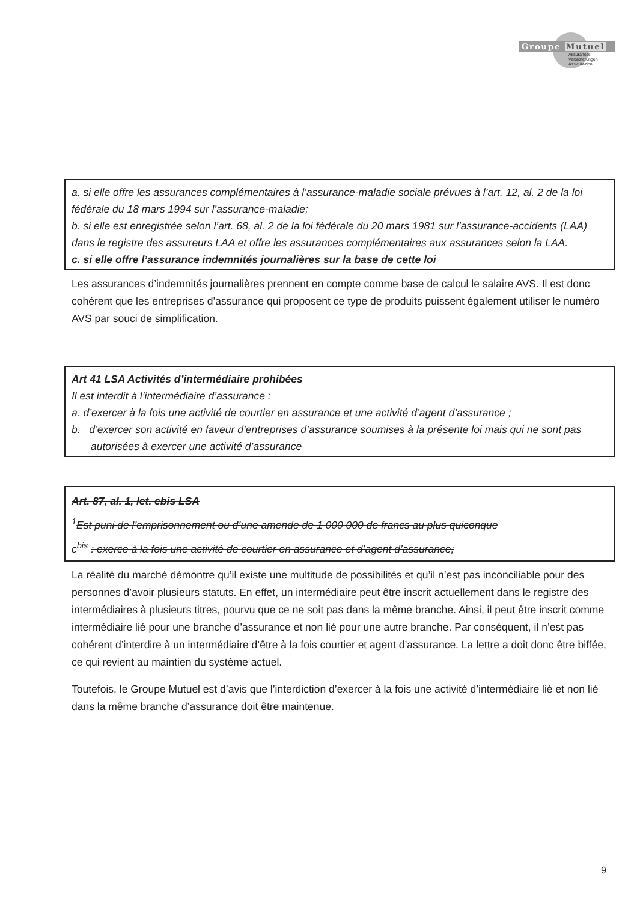Groupe Mutuel
Assurances
Versicherungen
Assicurazioni
a. si elle offre les assurances complémentaires à l’assurance-maladie sociale prévues à l’art. 12, al. 2 de la loi fédérale du 18 mars 1994 sur l’assurance-maladie;
b. si elle est enregistrée selon l’art. 68, al. 2 de la loi fédérale du 20 mars 1981 sur l’assurance-accidents (LAA) dans le registre des assureurs LAA et offre les assurances complémentaires aux assurances selon la LAA.
c. si elle offre l’assurance indemnités journalières sur la base de cette loi
Les assurances d’indemnités journalières prennent en compte comme base de calcul le salaire AVS. Il est donc cohérent que les entreprises d’assurance qui proposent ce type de produits puissent également utiliser le numéro AVS par souci de simplification.
Art 41 LSA Activités d’intermédiaire prohibées
Il est interdit à l’intermédiaire d’assurance :
a. d’exercer à la fois une activité de courtier en assurance et une activité d’agent d’assurance ;
b. d’exercer son activité en faveur d’entreprises d’assurance soumises à la présente loi mais qui ne sont pas autorisées à exercer une activité d’assurance
Art. 87, al. 1, let. cbis LSA
<sup>1</sup> Est puni de l’emprisonnement ou d’une amende de 1 000 000 de francs au plus quiconque
c<sup>bis</sup> : exerce à la fois une activité de courtier en assurance et d’agent d’assurance;
La réalité du marché démontre qu’il existe une multitude de possibilités et qu’il n’est pas inconciliable pour des personnes d’avoir plusieurs statuts. En effet, un intermédiaire peut être inscrit actuellement dans le registre des intermédiaires à plusieurs titres, pourvu que ce ne soit pas dans la même branche. Ainsi, il peut être inscrit comme intermédiaire lié pour une branche d’assurance et non lié pour une autre branche. Par conséquent, il n’est pas cohérent d’interdire à un intermédiaire d’être à la fois courtier et agent d’assurance. La lettre a doit donc être biffée, ce qui revient au maintien du système actuel.
Toutefois, le Groupe Mutuel est d’avis que l’interdiction d’exercer à la fois une activité d’intermédiaire lié et non lié dans la même branche d’assurance doit être maintenue.
9